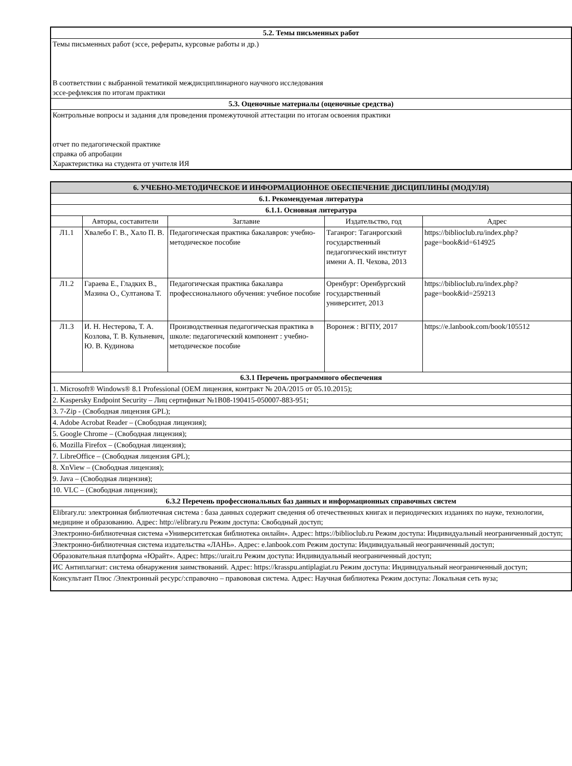| 5.2. Темы письменных работ |
| Темы письменных работ (эссе, рефераты, курсовые работы и др.) В соответствии с выбранной тематикой междисциплинарного научного исследования эссе-рефлексия по итогам практики |
| 5.3. Оценочные материалы (оценочные средства) |
| Контрольные вопросы и задания для проведения промежуточной аттестации по итогам освоения практики отчет по педагогической практике справка об апробации Характеристика на студента от учителя ИЯ |
| 6. УЧЕБНО-МЕТОДИЧЕСКОЕ И ИНФОРМАЦИОННОЕ ОБЕСПЕЧЕНИЕ ДИСЦИПЛИНЫ (МОДУЛЯ) | | | | |
| 6.1. Рекомендуемая литература | | | | |
| 6.1.1. Основная литература | | | | |
| | Авторы, составители | Заглавие | Издательство, год | Адрес |
| Л1.1 | Хвалебо Г. В., Хало П. В. | Педагогическая практика бакалавров: учебно-методическое пособие | Таганрог: Таганрогский государственный педагогический институт имени А. П. Чехова, 2013 | https://biblioclub.ru/index.php? page=book&id=614925 |
| Л1.2 | Гараева Е., Гладких В., Мазина О., Султанова Т. | Педагогическая практика бакалавра профессионального обучения: учебное пособие | Оренбург: Оренбургский государственный университет, 2013 | https://biblioclub.ru/index.php? page=book&id=259213 |
| Л1.3 | И. Н. Нестерова, Т. А. Козлова, Т. В. Кульневич, Ю. В. Кудинова | Производственная педагогическая практика в школе: педагогический компонент : учебно-методическое пособие | Воронеж : ВГПУ, 2017 | https://e.lanbook.com/book/105512 |
| 6.3.1 Перечень программного обеспечения | | | | |
| 1. Microsoft® Windows® 8.1 Professional (OEM лицензия, контракт № 20А/2015 от 05.10.2015); | | | | |
| 2. Kaspersky Endpoint Security – Лиц сертификат №1B08-190415-050007-883-951; | | | | |
| 3. 7-Zip - (Свободная лицензия GPL); | | | | |
| 4. Adobe Acrobat Reader – (Свободная лицензия); | | | | |
| 5. Google Chrome – (Свободная лицензия); | | | | |
| 6. Mozilla Firefox – (Свободная лицензия); | | | | |
| 7. LibreOffice – (Свободная лицензия GPL); | | | | |
| 8. XnView – (Свободная лицензия); | | | | |
| 9. Java – (Свободная лицензия); | | | | |
| 10. VLC – (Свободная лицензия); | | | | |
| 6.3.2 Перечень профессиональных баз данных и информационных справочных систем | | | | |
| Elibrary.ru: электронная библиотечная система : база данных содержит сведения об отечественных книгах и периодических изданиях по науке, технологии, медицине и образованию. Адрес: http://elibrary.ru Режим доступа: Свободный доступ; | | | | |
| Электронно-библиотечная система «Университетская библиотека онлайн». Адрес: https://biblioclub.ru Режим доступа: Индивидуальный неограниченный доступ; | | | | |
| Электронно-библиотечная система издательства «ЛАНЬ». Адрес: e.lanbook.com Режим доступа: Индивидуальный неограниченный доступ; | | | | |
| Образовательная платформа «Юрайт». Адрес: https://urait.ru Режим доступа: Индивидуальный неограниченный доступ; | | | | |
| ИС Антиплагиат: система обнаружения заимствований. Адрес: https://krasspu.antiplagiat.ru Режим доступа: Индивидуальный неограниченный доступ; | | | | |
| Консультант Плюс /Электронный ресурс/:справочно – правововая система. Адрес: Научная библиотека Режим доступа: Локальная сеть вуза; | | | | |